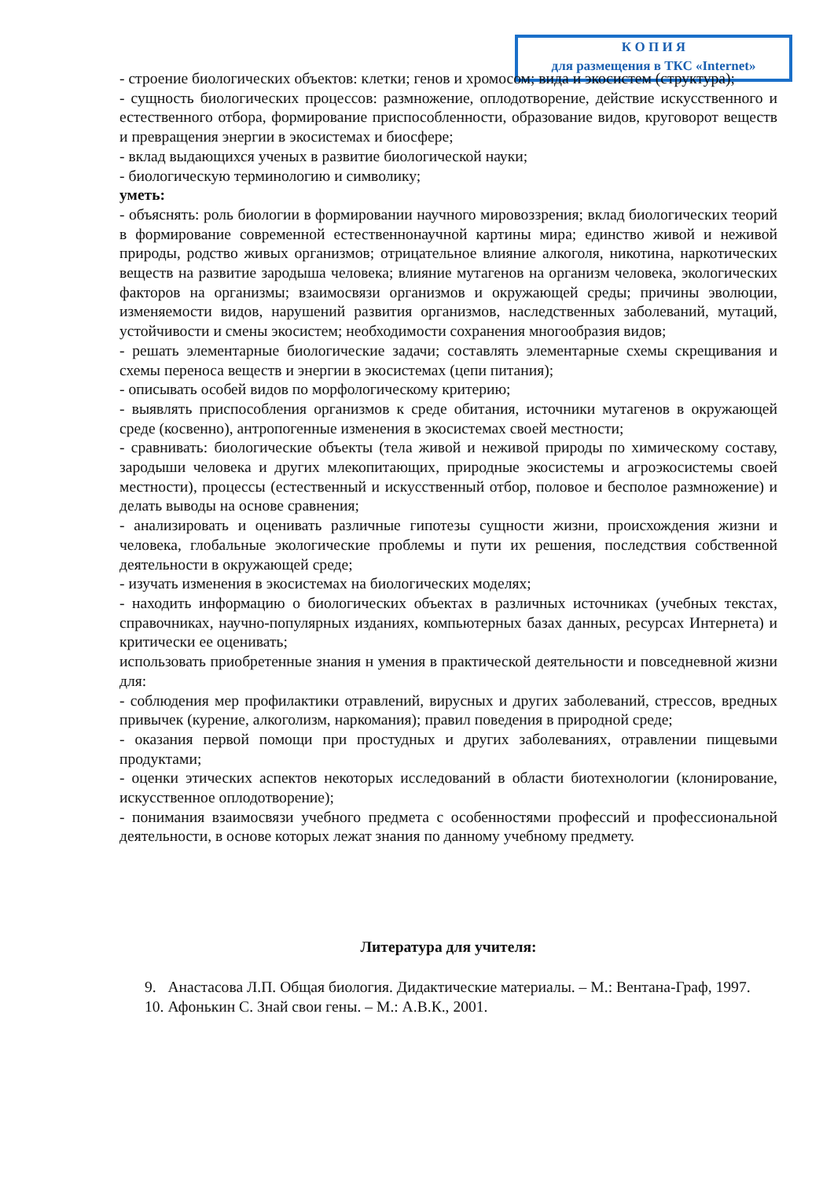К О П И Я
для размещения в ТКС «Internet»
- строение биологических объектов: клетки; генов и хромосом; вида и экосистем (структура);
- сущность биологических процессов: размножение, оплодотворение, действие искусственного и естественного отбора, формирование приспособленности, образование видов, круговорот веществ и превращения энергии в экосистемах и биосфере;
- вклад выдающихся ученых в развитие биологической науки;
- биологическую терминологию и символику;
уметь:
- объяснять: роль биологии в формировании научного мировоззрения; вклад биологических теорий в формирование современной естественнонаучной картины мира; единство живой и неживой природы, родство живых организмов; отрицательное влияние алкоголя, никотина, наркотических веществ на развитие зародыша человека; влияние мутагенов на организм человека, экологических факторов на организмы; взаимосвязи организмов и окружающей среды; причины эволюции, изменяемости видов, нарушений развития организмов, наследственных заболеваний, мутаций, устойчивости и смены экосистем; необходимости сохранения многообразия видов;
- решать элементарные биологические задачи; составлять элементарные схемы скрещивания и схемы переноса веществ и энергии в экосистемах (цепи питания);
- описывать особей видов по морфологическому критерию;
- выявлять приспособления организмов к среде обитания, источники мутагенов в окружающей среде (косвенно), антропогенные изменения в экосистемах своей местности;
- сравнивать: биологические объекты (тела живой и неживой природы по химическому составу, зародыши человека и других млекопитающих, природные экосистемы и агроэкосистемы своей местности), процессы (естественный и искусственный отбор, половое и бесполое размножение) и делать выводы на основе сравнения;
- анализировать и оценивать различные гипотезы сущности жизни, происхождения жизни и человека, глобальные экологические проблемы и пути их решения, последствия собственной деятельности в окружающей среде;
- изучать изменения в экосистемах на биологических моделях;
- находить информацию о биологических объектах в различных источниках (учебных текстах, справочниках, научно-популярных изданиях, компьютерных базах данных, ресурсах Интернета) и критически ее оценивать;
использовать приобретенные знания н умения в практической деятельности и повседневной жизни для:
- соблюдения мер профилактики отравлений, вирусных и других заболеваний, стрессов, вредных привычек (курение, алкоголизм, наркомания); правил поведения в природной среде;
- оказания первой помощи при простудных и других заболеваниях, отравлении пищевыми продуктами;
- оценки этических аспектов некоторых исследований в области биотехнологии (клонирование, искусственное оплодотворение);
- понимания взаимосвязи учебного предмета с особенностями профессий и профессиональной деятельности, в основе которых лежат знания по данному учебному предмету.
Литература для учителя:
9. Анастасова Л.П. Общая биология. Дидактические материалы. – М.: Вентана-Граф, 1997.
10. Афонькин С. Знай свои гены. – М.: А.В.К., 2001.